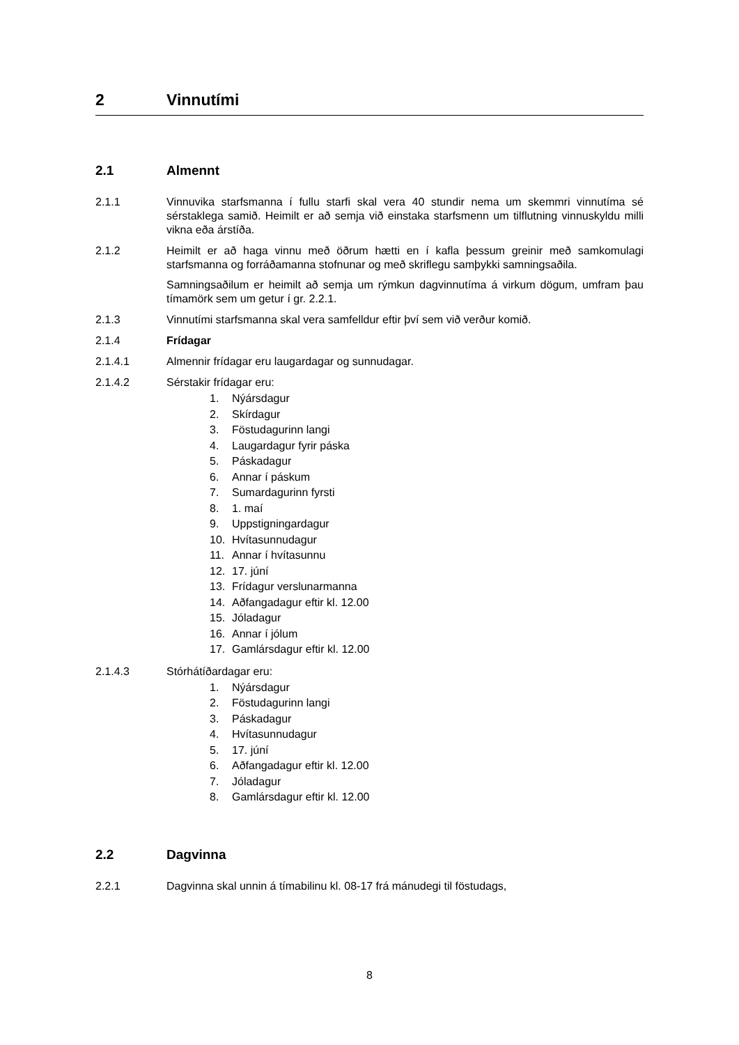2 Vinnutími
2.1 Almennt
2.1.1 Vinnuvika starfsmanna í fullu starfi skal vera 40 stundir nema um skemmri vinnutíma sé sérstaklega samið. Heimilt er að semja við einstaka starfsmenn um tilflutning vinnuskyldu milli vikna eða árstíða.
2.1.2 Heimilt er að haga vinnu með öðrum hætti en í kafla þessum greinir með samkomulagi starfsmanna og forráðamanna stofnunar og með skriflegu samþykki samningsaðila.
Samningsaðilum er heimilt að semja um rýmkun dagvinnutíma á virkum dögum, umfram þau tímamörk sem um getur í gr. 2.2.1.
2.1.3 Vinnutími starfsmanna skal vera samfelldur eftir því sem við verður komið.
2.1.4 Frídagar
2.1.4.1 Almennir frídagar eru laugardagar og sunnudagar.
2.1.4.2 Sérstakir frídagar eru:
1. Nýársdagur
2. Skírdagur
3. Föstudagurinn langi
4. Laugardagur fyrir páska
5. Páskadagur
6. Annar í páskum
7. Sumardagurinn fyrsti
8. 1. maí
9. Uppstigningardagur
10. Hvítasunnudagur
11. Annar í hvítasunnu
12. 17. júní
13. Frídagur verslunarmanna
14. Aðfangadagur eftir kl. 12.00
15. Jóladagur
16. Annar í jólum
17. Gamlársdagur eftir kl. 12.00
2.1.4.3 Stórhátíðardagar eru:
1. Nýársdagur
2. Föstudagurinn langi
3. Páskadagur
4. Hvítasunnudagur
5. 17. júní
6. Aðfangadagur eftir kl. 12.00
7. Jóladagur
8. Gamlársdagur eftir kl. 12.00
2.2 Dagvinna
2.2.1 Dagvinna skal unnin á tímabilinu kl. 08-17 frá mánudegi til föstudags,
8